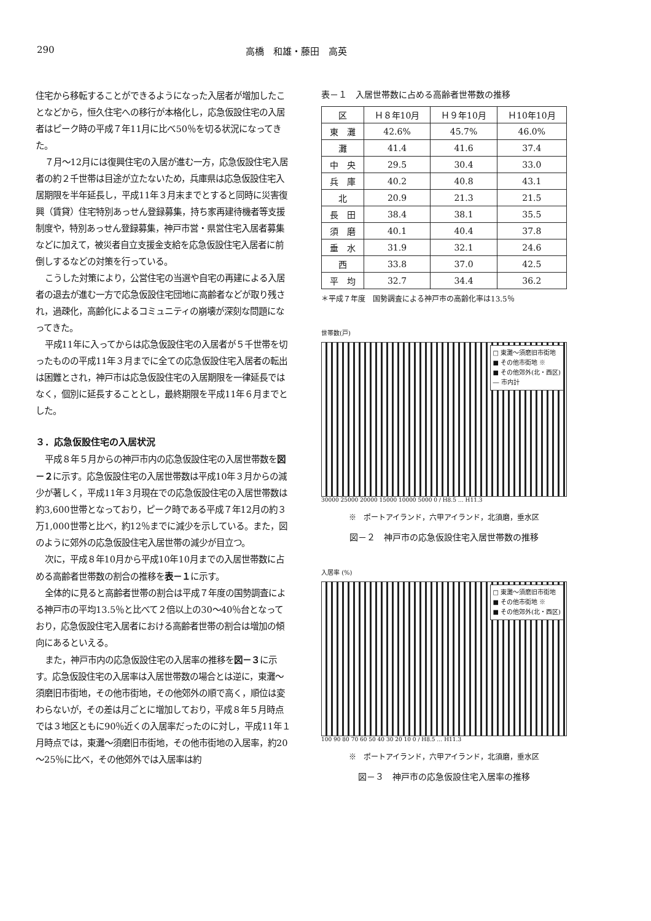290 高橋　和雄・藤田　高英
住宅から移転することができるようになった入居者が増加したことなどから，恒久住宅への移行が本格化し，応急仮設住宅の入居者はピーク時の平成７年11月に比べ50％を切る状況になってきた。
７月～12月には復興住宅の入居が進む一方，応急仮設住宅入居者の約２千世帯は目途が立たないため，兵庫県は応急仮設住宅入居期限を半年延長し，平成11年３月末までとすると同時に災害復興（賃貸）住宅特別あっせん登録募集，持ち家再建待機者等支援制度や，特別あっせん登録募集，神戸市営・県営住宅入居者募集などに加えて，被災者自立支援金支給を応急仮設住宅入居者に前倒しするなどの対策を行っている。
こうした対策により，公営住宅の当選や自宅の再建による入居者の退去が進む一方で応急仮設住宅団地に高齢者などが取り残され，過疎化，高齢化によるコミュニティの崩壊が深刻な問題になってきた。
平成11年に入ってからは応急仮設住宅の入居者が５千世帯を切ったものの平成11年３月までに全ての応急仮設住宅入居者の転出は困難とされ，神戸市は応急仮設住宅の入居期限を一律延長ではなく，個別に延長することとし，最終期限を平成11年６月までとした。
３．応急仮設住宅の入居状況
平成８年５月からの神戸市内の応急仮設住宅の入居世帯数を図－２に示す。応急仮設住宅の入居世帯数は平成10年３月からの減少が著しく，平成11年３月現在での応急仮設住宅の入居世帯数は約3,600世帯となっており，ピーク時である平成７年12月の約３万1,000世帯と比べ，約12％までに減少を示している。また，図のように郊外の応急仮設住宅入居世帯の減少が目立つ。
次に，平成８年10月から平成10年10月までの入居世帯数に占める高齢者世帯数の割合の推移を表－１に示す。
全体的に見ると高齢者世帯の割合は平成７年度の国勢調査による神戸市の平均13.5％と比べて２倍以上の30～40％台となっており，応急仮設住宅入居者における高齢者世帯の割合は増加の傾向にあるといえる。
また，神戸市内の応急仮設住宅の入居率の推移を図－３に示す。応急仮設住宅の入居率は入居世帯数の場合とは逆に，東灘～須磨旧市街地，その他市街地，その他郊外の順で高く，順位は変わらないが，その差は月ごとに増加しており，平成８年５月時点では３地区ともに90％近くの入居率だったのに対し，平成11年１月時点では，東灘～須磨旧市街地，その他市街地の入居率，約20～25％に比べ，その他郊外では入居率は約
表－１　入居世帯数に占める高齢者世帯数の推移
| 区 | Ｈ８年10月 | Ｈ９年10月 | Ｈ10年10月 |
| --- | --- | --- | --- |
| 東 灘 | 42.6% | 45.7% | 46.0% |
| 灘 | 41.4 | 41.6 | 37.4 |
| 中 央 | 29.5 | 30.4 | 33.0 |
| 兵 庫 | 40.2 | 40.8 | 43.1 |
| 北 | 20.9 | 21.3 | 21.5 |
| 長 田 | 38.4 | 38.1 | 35.5 |
| 須 磨 | 40.1 | 40.4 | 37.8 |
| 垂 水 | 31.9 | 32.1 | 24.6 |
| 西 | 33.8 | 37.0 | 42.5 |
| 平 均 | 32.7 | 34.4 | 36.2 |
＊平成７年度　国勢調査による神戸市の高齢化率は13.5％
世帯数(戸)
□ 東灘～須磨旧市街地
■ その他市街地 ※
■ その他郊外(北・西区)
― 市内計
30000 25000 20000 15000 10000 5000 0 / H8.5 … H11.3
※　ポートアイランド，六甲アイランド，北須磨，垂水区
図－２　神戸市の応急仮設住宅入居世帯数の推移
入居率 (%)
□ 東灘～須磨旧市街地
■ その他市街地 ※
■ その他郊外(北・西区)
100 90 80 70 60 50 40 30 20 10 0 / H8.5 … H11.3
※　ポートアイランド，六甲アイランド，北須磨，垂水区
図－３　神戸市の応急仮設住宅入居率の推移